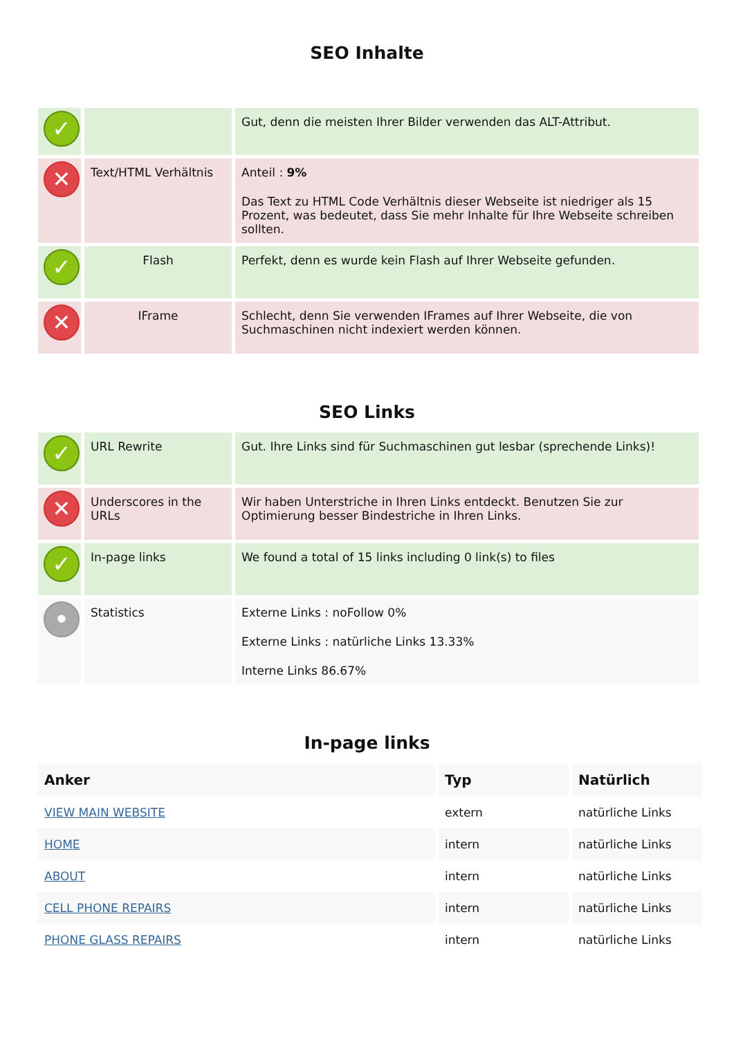SEO Inhalte
| ✓ | | Gut, denn die meisten Ihrer Bilder verwenden das ALT-Attribut. |
| ✕ | Text/HTML Verhältnis | Anteil : 9% Das Text zu HTML Code Verhältnis dieser Webseite ist niedriger als 15 Prozent, was bedeutet, dass Sie mehr Inhalte für Ihre Webseite schreiben sollten. |
| ✓ | Flash | Perfekt, denn es wurde kein Flash auf Ihrer Webseite gefunden. |
| ✕ | IFrame | Schlecht, denn Sie verwenden IFrames auf Ihrer Webseite, die von Suchmaschinen nicht indexiert werden können. |
SEO Links
| ✓ | URL Rewrite | Gut. Ihre Links sind für Suchmaschinen gut lesbar (sprechende Links)! |
| ✕ | Underscores in the URLs | Wir haben Unterstriche in Ihren Links entdeckt. Benutzen Sie zur Optimierung besser Bindestriche in Ihren Links. |
| ✓ | In-page links | We found a total of 15 links including 0 link(s) to files |
| • | Statistics | Externe Links : noFollow 0% Externe Links : natürliche Links 13.33% Interne Links 86.67% |
In-page links
| Anker | Typ | Natürlich |
| --- | --- | --- |
| VIEW MAIN WEBSITE | extern | natürliche Links |
| HOME | intern | natürliche Links |
| ABOUT | intern | natürliche Links |
| CELL PHONE REPAIRS | intern | natürliche Links |
| PHONE GLASS REPAIRS | intern | natürliche Links |